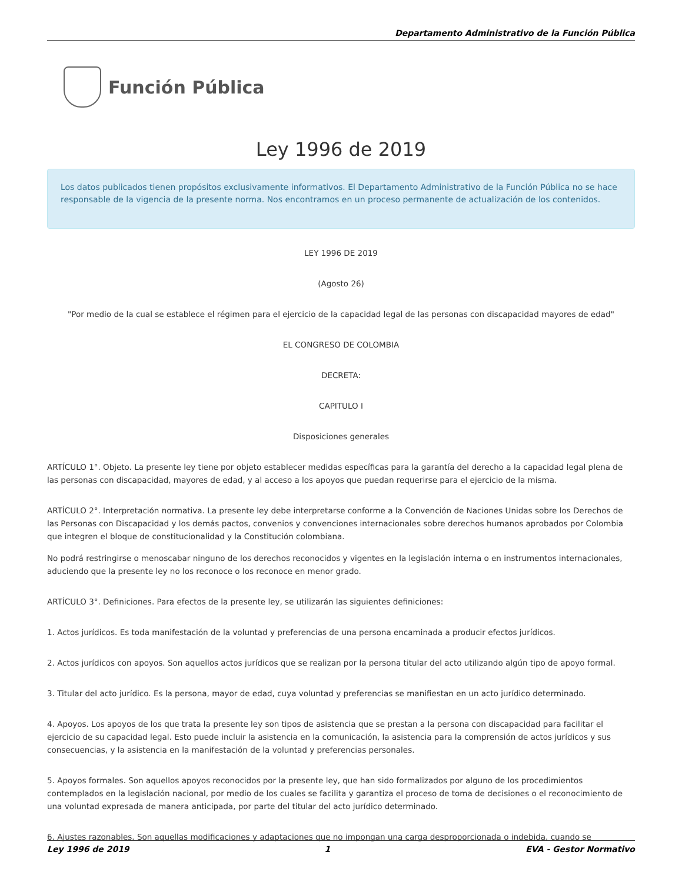Departamento Administrativo de la Función Pública
Función Pública
Ley 1996 de 2019
Los datos publicados tienen propósitos exclusivamente informativos. El Departamento Administrativo de la Función Pública no se hace responsable de la vigencia de la presente norma. Nos encontramos en un proceso permanente de actualización de los contenidos.
LEY 1996 DE 2019
(Agosto 26)
"Por medio de la cual se establece el régimen para el ejercicio de la capacidad legal de las personas con discapacidad mayores de edad"
EL CONGRESO DE COLOMBIA
DECRETA:
CAPITULO I
Disposiciones generales
ARTÍCULO 1°. Objeto. La presente ley tiene por objeto establecer medidas específicas para la garantía del derecho a la capacidad legal plena de las personas con discapacidad, mayores de edad, y al acceso a los apoyos que puedan requerirse para el ejercicio de la misma.
ARTÍCULO 2°. Interpretación normativa. La presente ley debe interpretarse conforme a la Convención de Naciones Unidas sobre los Derechos de las Personas con Discapacidad y los demás pactos, convenios y convenciones internacionales sobre derechos humanos aprobados por Colombia que integren el bloque de constitucionalidad y la Constitución colombiana.
No podrá restringirse o menoscabar ninguno de los derechos reconocidos y vigentes en la legislación interna o en instrumentos internacionales, aduciendo que la presente ley no los reconoce o los reconoce en menor grado.
ARTÍCULO 3°. Definiciones. Para efectos de la presente ley, se utilizarán las siguientes definiciones:
1. Actos jurídicos. Es toda manifestación de la voluntad y preferencias de una persona encaminada a producir efectos jurídicos.
2. Actos jurídicos con apoyos. Son aquellos actos jurídicos que se realizan por la persona titular del acto utilizando algún tipo de apoyo formal.
3. Titular del acto jurídico. Es la persona, mayor de edad, cuya voluntad y preferencias se manifiestan en un acto jurídico determinado.
4. Apoyos. Los apoyos de los que trata la presente ley son tipos de asistencia que se prestan a la persona con discapacidad para facilitar el ejercicio de su capacidad legal. Esto puede incluir la asistencia en la comunicación, la asistencia para la comprensión de actos jurídicos y sus consecuencias, y la asistencia en la manifestación de la voluntad y preferencias personales.
5. Apoyos formales. Son aquellos apoyos reconocidos por la presente ley, que han sido formalizados por alguno de los procedimientos contemplados en la legislación nacional, por medio de los cuales se facilita y garantiza el proceso de toma de decisiones o el reconocimiento de una voluntad expresada de manera anticipada, por parte del titular del acto jurídico determinado.
6. Ajustes razonables. Son aquellas modificaciones y adaptaciones que no impongan una carga desproporcionada o indebida, cuando se
Ley 1996 de 2019 1 EVA - Gestor Normativo